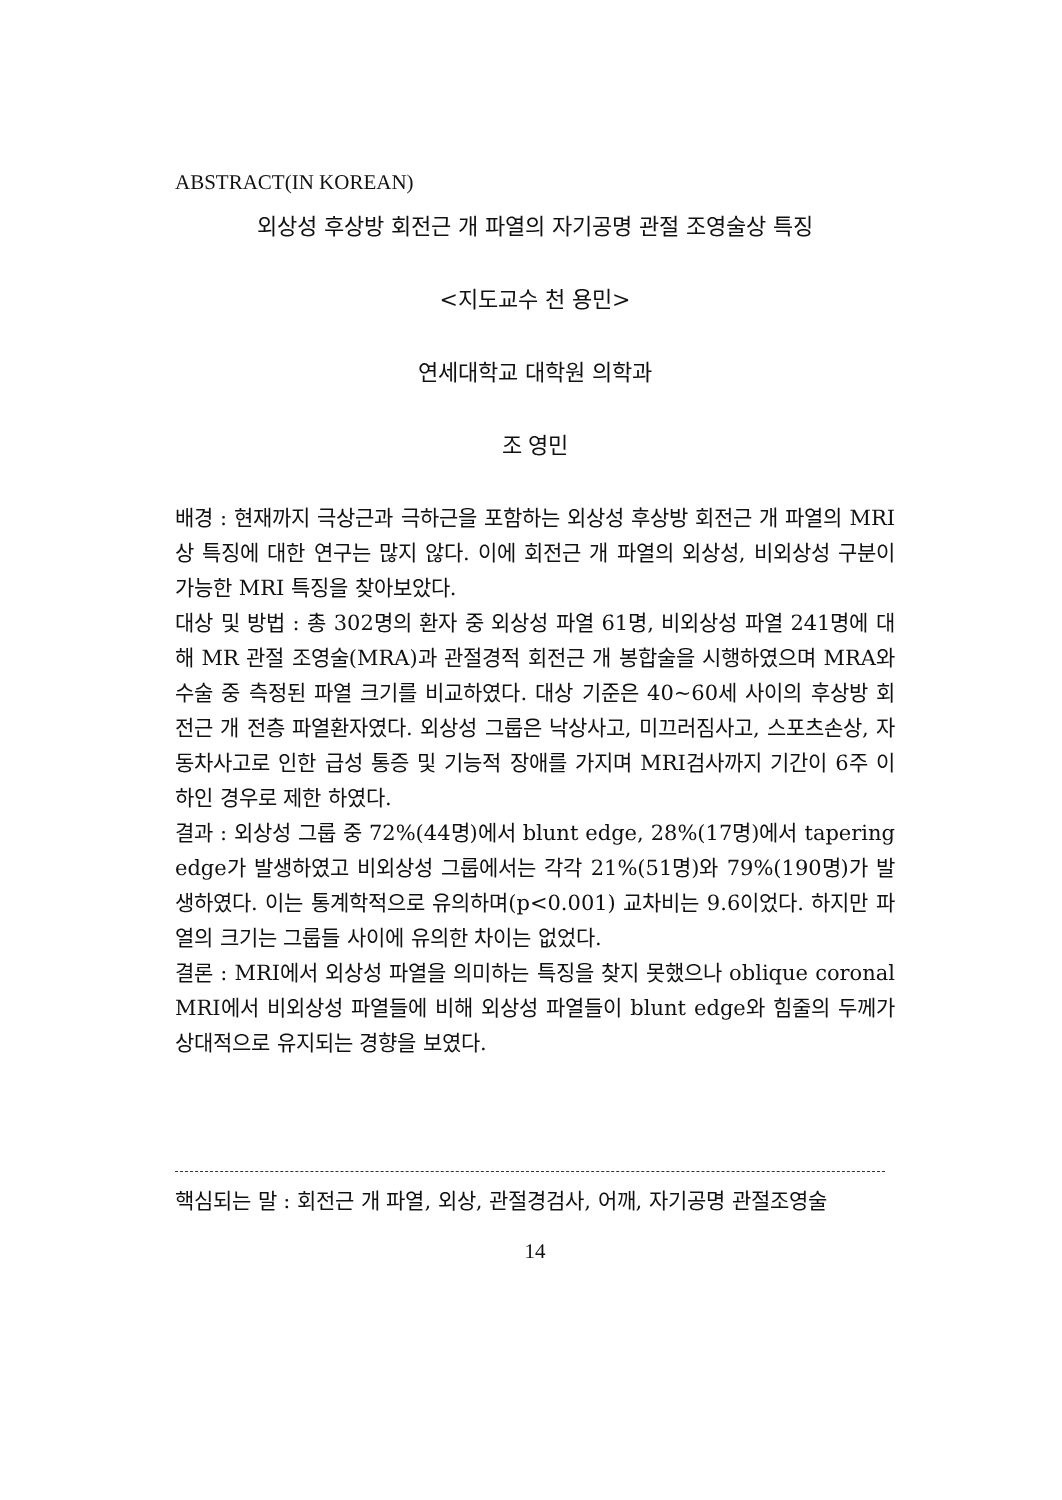ABSTRACT(IN KOREAN)
외상성 후상방 회전근 개 파열의 자기공명 관절 조영술상 특징
<지도교수 천 용민>
연세대학교 대학원 의학과
조 영민
배경 : 현재까지 극상근과 극하근을 포함하는 외상성 후상방 회전근 개 파열의 MRI상 특징에 대한 연구는 많지 않다. 이에 회전근 개 파열의 외상성, 비외상성 구분이 가능한 MRI 특징을 찾아보았다.
대상 및 방법 : 총 302명의 환자 중 외상성 파열 61명, 비외상성 파열 241명에 대해 MR 관절 조영술(MRA)과 관절경적 회전근 개 봉합술을 시행하였으며 MRA와 수술 중 측정된 파열 크기를 비교하였다. 대상 기준은 40~60세 사이의 후상방 회전근 개 전층 파열환자였다. 외상성 그룹은 낙상사고, 미끄러짐사고, 스포츠손상, 자동차사고로 인한 급성 통증 및 기능적 장애를 가지며 MRI검사까지 기간이 6주 이하인 경우로 제한 하였다.
결과 : 외상성 그룹 중 72%(44명)에서 blunt edge, 28%(17명)에서 tapering edge가 발생하였고 비외상성 그룹에서는 각각 21%(51명)와 79%(190명)가 발생하였다. 이는 통계학적으로 유의하며(p<0.001) 교차비는 9.6이었다. 하지만 파열의 크기는 그룹들 사이에 유의한 차이는 없었다.
결론 : MRI에서 외상성 파열을 의미하는 특징을 찾지 못했으나 oblique coronal MRI에서 비외상성 파열들에 비해 외상성 파열들이 blunt edge와 힘줄의 두께가 상대적으로 유지되는 경향을 보였다.
핵심되는 말 : 회전근 개 파열, 외상, 관절경검사, 어깨, 자기공명 관절조영술
14